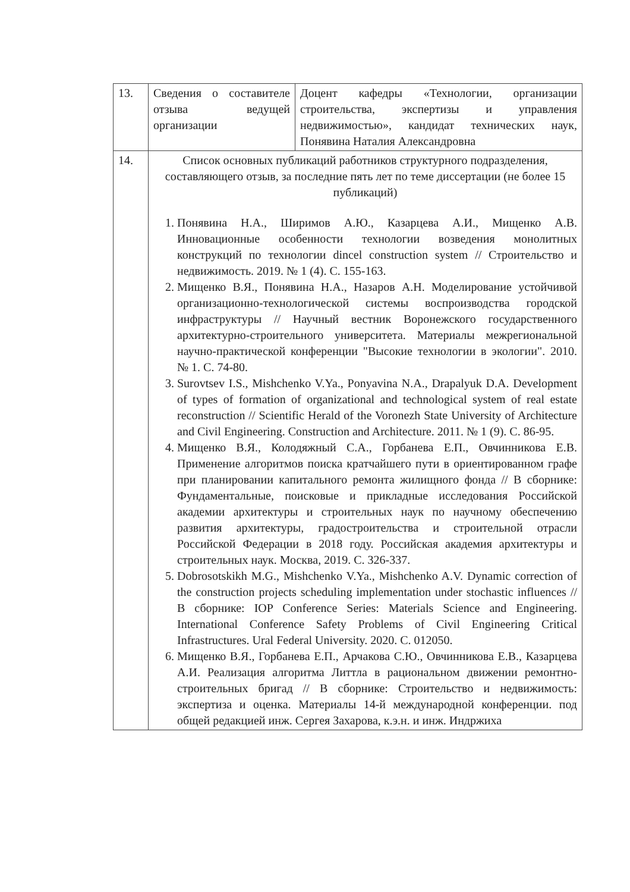| 13. | Сведения о составителе отзыва ведущей организации | Доцент кафедры «Технологии, организации строительства, экспертизы и управления недвижимостью», кандидат технических наук, Понявина Наталия Александровна |
| 14. | Список основных публикаций работников структурного подразделения, составляющего отзыв, за последние пять лет по теме диссертации (не более 15 публикаций) 1. Понявина Н.А., Ширимов А.Ю., Казарцева А.И., Мищенко А.В. Инновационные особенности технологии возведения монолитных конструкций по технологии dincel construction system // Строительство и недвижимость. 2019. № 1 (4). С. 155-163. 2. Мищенко В.Я., Понявина Н.А., Назаров А.Н. Моделирование устойчивой организационно-технологической системы воспроизводства городской инфраструктуры // Научный вестник Воронежского государственного архитектурно-строительного университета. Материалы межрегиональной научно-практической конференции "Высокие технологии в экологии". 2010. № 1. С. 74-80. 3. Surovtsev I.S., Mishchenko V.Ya., Ponyavina N.A., Drapalyuk D.A. Development of types of formation of organizational and technological system of real estate reconstruction // Scientific Herald of the Voronezh State University of Architecture and Civil Engineering. Construction and Architecture. 2011. № 1 (9). С. 86-95. 4. Мищенко В.Я., Колодяжный С.А., Горбанева Е.П., Овчинникова Е.В. Применение алгоритмов поиска кратчайшего пути в ориентированном графе при планировании капитального ремонта жилищного фонда // В сборнике: Фундаментальные, поисковые и прикладные исследования Российской академии архитектуры и строительных наук по научному обеспечению развития архитектуры, градостроительства и строительной отрасли Российской Федерации в 2018 году. Российская академия архитектуры и строительных наук. Москва, 2019. С. 326-337. 5. Dobrosotskikh M.G., Mishchenko V.Ya., Mishchenko A.V. Dynamic correction of the construction projects scheduling implementation under stochastic influences // В сборнике: IOP Conference Series: Materials Science and Engineering. International Conference Safety Problems of Civil Engineering Critical Infrastructures. Ural Federal University. 2020. С. 012050. 6. Мищенко В.Я., Горбанева Е.П., Арчакова С.Ю., Овчинникова Е.В., Казарцева А.И. Реализация алгоритма Литтла в рациональном движении ремонтно-строительных бригад // В сборнике: Строительство и недвижимость: экспертиза и оценка. Материалы 14-й международной конференции. под общей редакцией инж. Сергея Захарова, к.э.н. и инж. Индржиха | |